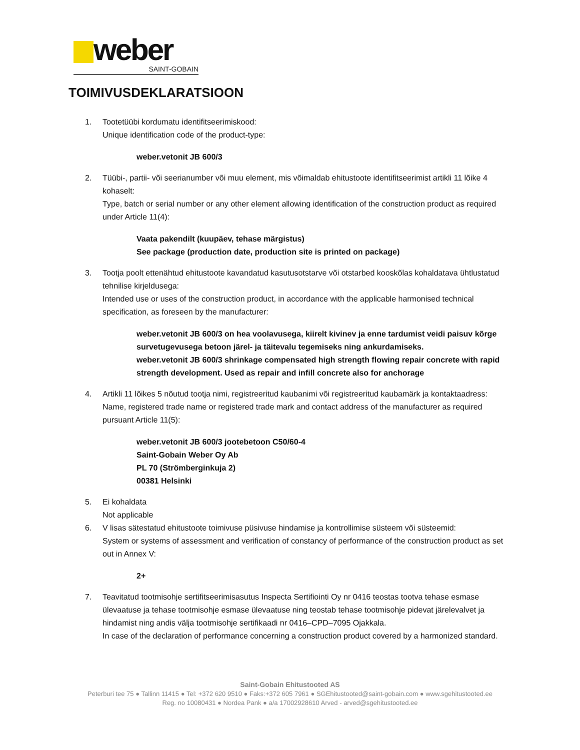weber
SAINT-GOBAIN
TOIMIVUSDEKLARATSIOON
1. Tootetüübi kordumatu identifitseerimiskood:
Unique identification code of the product-type:
weber.vetonit JB 600/3
2. Tüübi-, partii- või seerianumber või muu element, mis võimaldab ehitustoote identifitseerimist artikli 11 lõike 4 kohaselt:
Type, batch or serial number or any other element allowing identification of the construction product as required under Article 11(4):
Vaata pakendilt (kuupäev, tehase märgistus)
See package (production date, production site is printed on package)
3. Tootja poolt ettenähtud ehitustoote kavandatud kasutusotstarve või otstarbed kooskõlas kohaldatava ühtlustatud tehnilise kirjeldusega:
Intended use or uses of the construction product, in accordance with the applicable harmonised technical specification, as foreseen by the manufacturer:
weber.vetonit JB 600/3 on hea voolavusega, kiirelt kivinev ja enne tardumist veidi paisuv kõrge survetugevusega betoon järel- ja täitevalu tegemiseks ning ankurdamiseks.
weber.vetonit JB 600/3 shrinkage compensated high strength flowing repair concrete with rapid strength development. Used as repair and infill concrete also for anchorage
4. Artikli 11 lõikes 5 nõutud tootja nimi, registreeritud kaubanimi või registreeritud kaubamärk ja kontaktaadress:
Name, registered trade name or registered trade mark and contact address of the manufacturer as required pursuant Article 11(5):
weber.vetonit JB 600/3 jootebetoon C50/60-4
Saint-Gobain Weber Oy Ab
PL 70 (Strömberginkuja 2)
00381 Helsinki
5. Ei kohaldata
Not applicable
6. V lisas sätestatud ehitustoote toimivuse püsivuse hindamise ja kontrollimise süsteem või süsteemid:
System or systems of assessment and verification of constancy of performance of the construction product as set out in Annex V:
2+
7. Teavitatud tootmisohje sertifitseerimisasutus Inspecta Sertifiointi Oy nr 0416 teostas tootva tehase esmase ülevaatuse ja tehase tootmisohje esmase ülevaatuse ning teostab tehase tootmisohje pidevat järelevalvet ja hindamist ning andis välja tootmisohje sertifikaadi nr 0416–CPD–7095 Ojakkala.
In case of the declaration of performance concerning a construction product covered by a harmonized standard.
Saint-Gobain Ehitustooted AS
Peterburi tee 75 ● Tallinn 11415 ● Tel: +372 620 9510 ● Faks:+372 605 7961 ● SGEhitustooted@saint-gobain.com ● www.sgehitustooted.ee
Reg. no 10080431 ● Nordea Pank ● a/a 17002928610 Arved - arved@sgehitustooted.ee